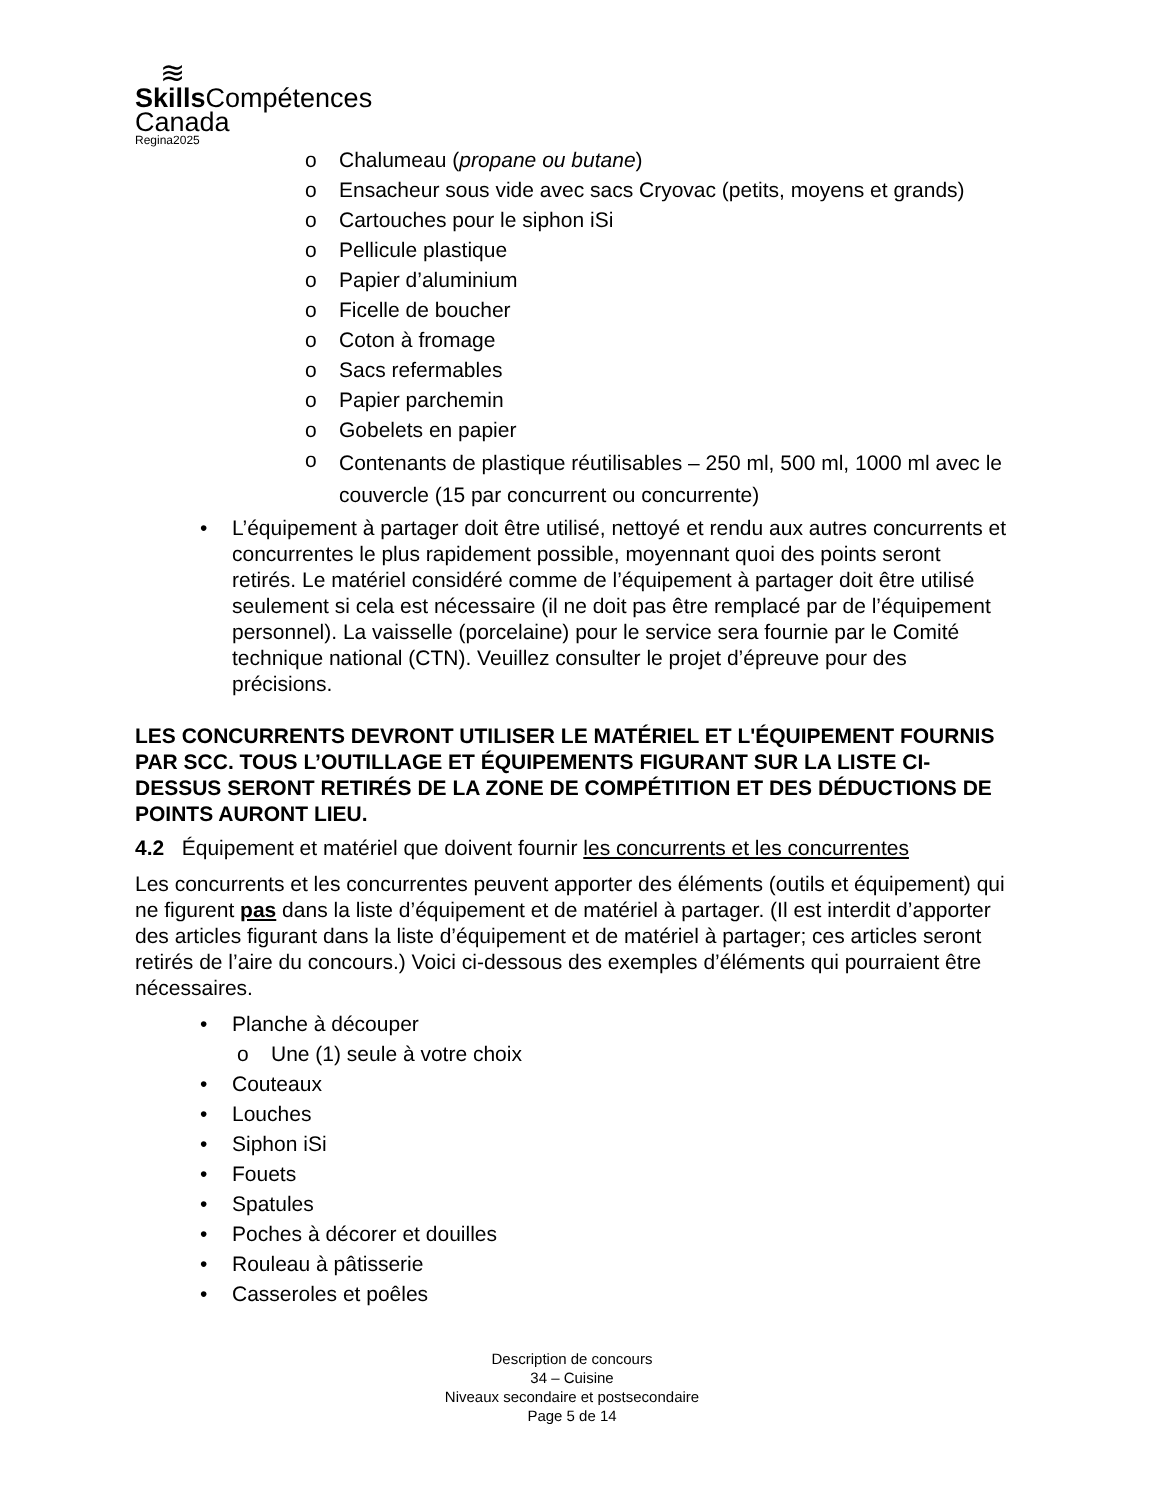≋
Skills Compétences
Canada
Regina2025
o Chalumeau (propane ou butane)
o Ensacheur sous vide avec sacs Cryovac (petits, moyens et grands)
o Cartouches pour le siphon iSi
o Pellicule plastique
o Papier d’aluminium
o Ficelle de boucher
o Coton à fromage
o Sacs refermables
o Papier parchemin
o Gobelets en papier
o Contenants de plastique réutilisables – 250 ml, 500 ml, 1000 ml avec le couvercle (15 par concurrent ou concurrente)
• L’équipement à partager doit être utilisé, nettoyé et rendu aux autres concurrents et concurrentes le plus rapidement possible, moyennant quoi des points seront retirés. Le matériel considéré comme de l’équipement à partager doit être utilisé seulement si cela est nécessaire (il ne doit pas être remplacé par de l’équipement personnel). La vaisselle (porcelaine) pour le service sera fournie par le Comité technique national (CTN). Veuillez consulter le projet d’épreuve pour des précisions.
LES CONCURRENTS DEVRONT UTILISER LE MATÉRIEL ET L'ÉQUIPEMENT FOURNIS PAR SCC. TOUS L’OUTILLAGE ET ÉQUIPEMENTS FIGURANT SUR LA LISTE CI-DESSUS SERONT RETIRÉS DE LA ZONE DE COMPÉTITION ET DES DÉDUCTIONS DE POINTS AURONT LIEU.
4.2 Équipement et matériel que doivent fournir les concurrents et les concurrentes
Les concurrents et les concurrentes peuvent apporter des éléments (outils et équipement) qui ne figurent pas dans la liste d’équipement et de matériel à partager. (Il est interdit d’apporter des articles figurant dans la liste d’équipement et de matériel à partager; ces articles seront retirés de l’aire du concours.) Voici ci-dessous des exemples d’éléments qui pourraient être nécessaires.
• Planche à découper
o Une (1) seule à votre choix
• Couteaux
• Louches
• Siphon iSi
• Fouets
• Spatules
• Poches à décorer et douilles
• Rouleau à pâtisserie
• Casseroles et poêles
Description de concours
34 – Cuisine
Niveaux secondaire et postsecondaire
Page 5 de 14